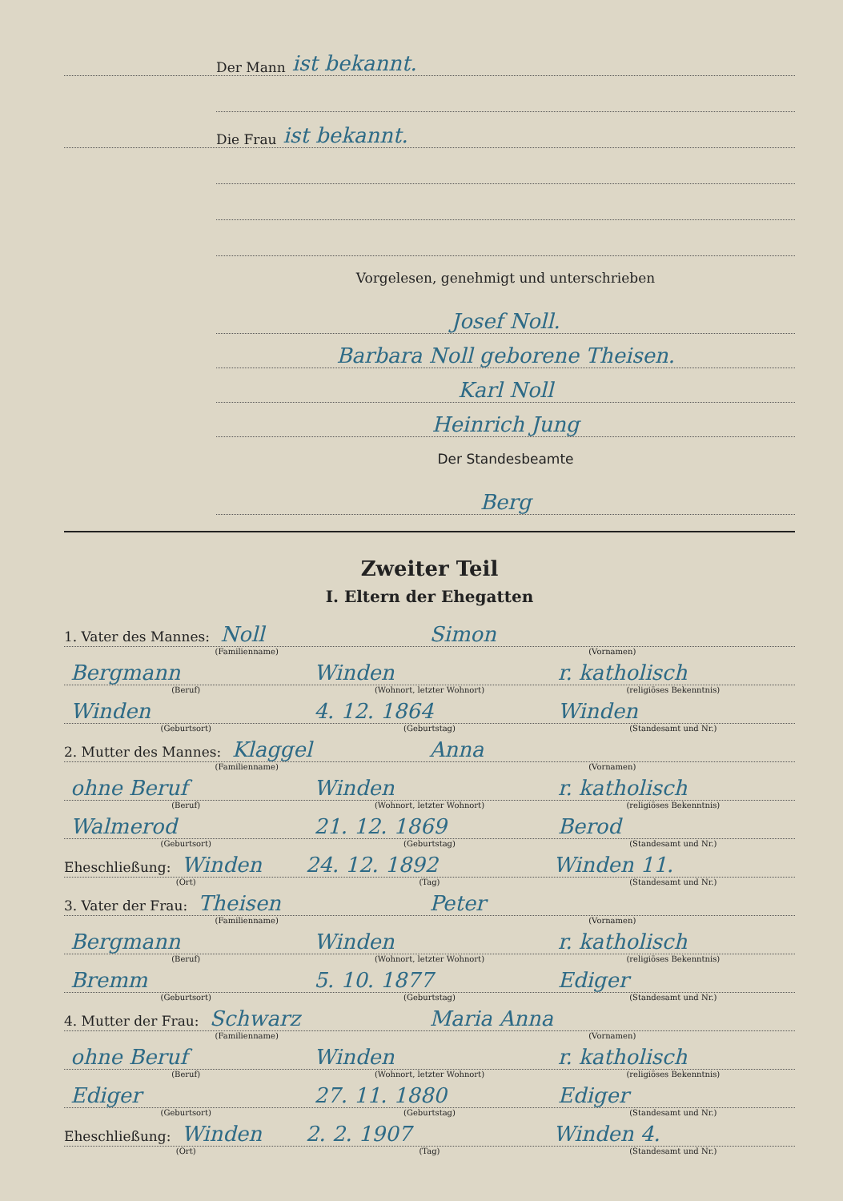Der Mann ist bekannt.
Die Frau ist bekannt.
Vorgelesen, genehmigt und unterschrieben
Josef Noll.
Barbara Noll geborene Theisen.
Karl Noll
Heinrich Jung
Der Standesbeamte
Berg
Zweiter Teil
I. Eltern der Ehegatten
1. Vater des Mannes: Noll
Simon
(Familienname) (Vornamen)
Bergmann
Winden
r. katholisch
(Beruf) (Wohnort, letzter Wohnort) (religiöses Bekenntnis)
Winden
4. 12. 1864
Winden
(Geburtsort) (Geburtstag) (Standesamt und Nr.)
2. Mutter des Mannes: Klaggel
Anna
(Familienname) (Vornamen)
ohne Beruf
Winden
r. katholisch
(Beruf) (Wohnort, letzter Wohnort) (religiöses Bekenntnis)
Walmerod
21. 12. 1869
Berod
(Geburtsort) (Geburtstag) (Standesamt und Nr.)
Eheschließung: Winden
24. 12. 1892
Winden 11.
(Ort) (Tag) (Standesamt und Nr.)
3. Vater der Frau: Theisen
Peter
(Familienname) (Vornamen)
Bergmann
Winden
r. katholisch
(Beruf) (Wohnort, letzter Wohnort) (religiöses Bekenntnis)
Bremm
5. 10. 1877
Ediger
(Geburtsort) (Geburtstag) (Standesamt und Nr.)
4. Mutter der Frau: Schwarz
Maria Anna
(Familienname) (Vornamen)
ohne Beruf
Winden
r. katholisch
(Beruf) (Wohnort, letzter Wohnort) (religiöses Bekenntnis)
Ediger
27. 11. 1880
Ediger
(Geburtsort) (Geburtstag) (Standesamt und Nr.)
Eheschließung: Winden
2. 2. 1907
Winden 4.
(Ort) (Tag) (Standesamt und Nr.)